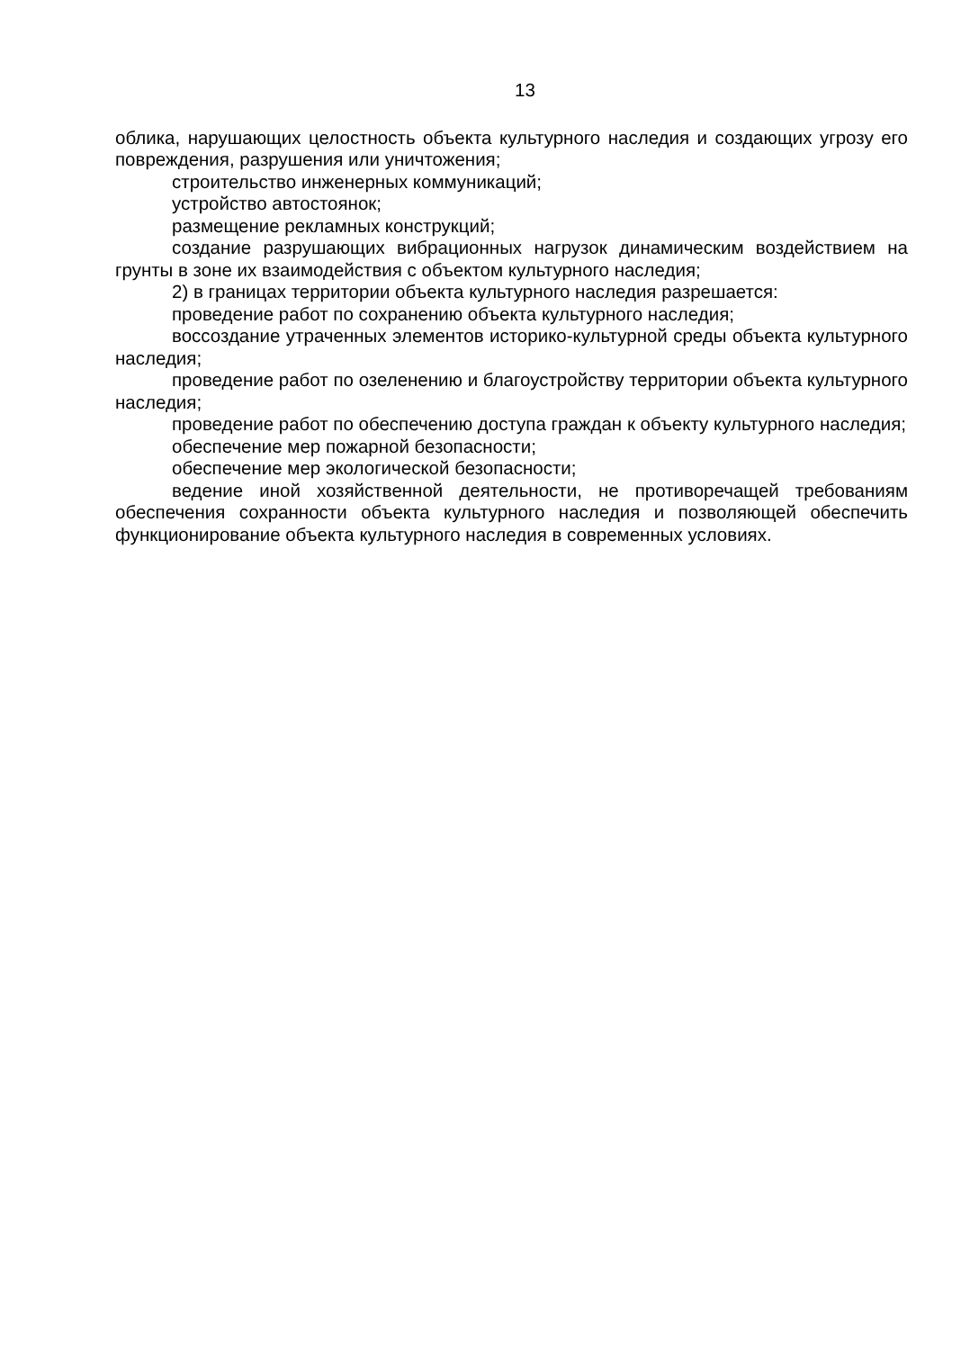13
облика, нарушающих целостность объекта культурного наследия и создающих угрозу его повреждения, разрушения или уничтожения;
строительство инженерных коммуникаций;
устройство автостоянок;
размещение рекламных конструкций;
создание разрушающих вибрационных нагрузок динамическим воздействием на грунты в зоне их взаимодействия с объектом культурного наследия;
2) в границах территории объекта культурного наследия разрешается:
проведение работ по сохранению объекта культурного наследия;
воссоздание утраченных элементов историко-культурной среды объекта культурного наследия;
проведение работ по озеленению и благоустройству территории объекта культурного наследия;
проведение работ по обеспечению доступа граждан к объекту культурного наследия;
обеспечение мер пожарной безопасности;
обеспечение мер экологической безопасности;
ведение иной хозяйственной деятельности, не противоречащей требованиям обеспечения сохранности объекта культурного наследия и позволяющей обеспечить функционирование объекта культурного наследия в современных условиях.